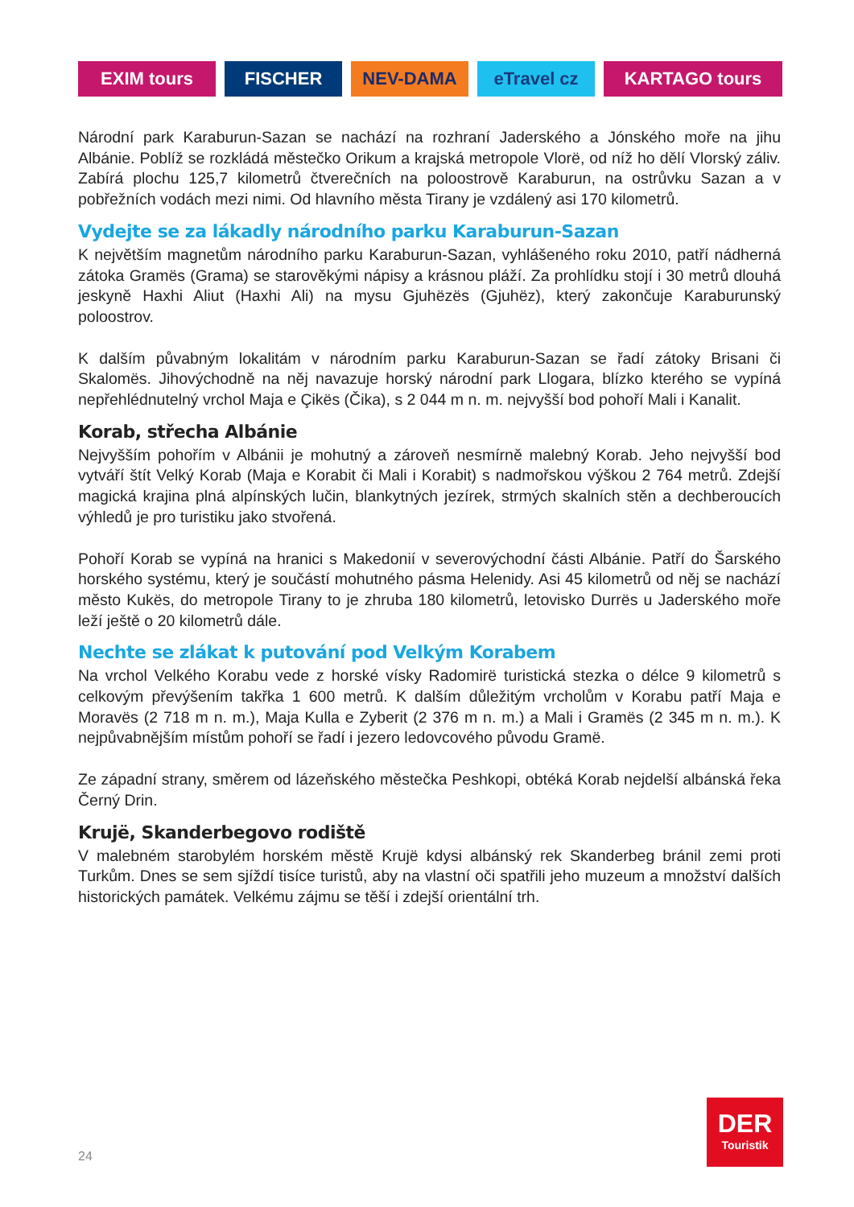EXIM tours FISCHER NEV-DAMA eTravel cz KARTAGO tours
Národní park Karaburun-Sazan se nachází na rozhraní Jaderského a Jónského moře na jihu Albánie. Poblíž se rozkládá městečko Orikum a krajská metropole Vlorë, od níž ho dělí Vlorský záliv. Zabírá plochu 125,7 kilometrů čtverečních na poloostrově Karaburun, na ostrůvku Sazan a v pobřežních vodách mezi nimi. Od hlavního města Tirany je vzdálený asi 170 kilometrů.
Vydejte se za lákadly národního parku Karaburun-Sazan
K největším magnetům národního parku Karaburun-Sazan, vyhlášeného roku 2010, patří nádherná zátoka Gramës (Grama) se starověkými nápisy a krásnou pláží. Za prohlídku stojí i 30 metrů dlouhá jeskyně Haxhi Aliut (Haxhi Ali) na mysu Gjuhëzës (Gjuhëz), který zakončuje Karaburunský poloostrov.
K dalším půvabným lokalitám v národním parku Karaburun-Sazan se řadí zátoky Brisani či Skalomës. Jihovýchodně na něj navazuje horský národní park Llogara, blízko kterého se vypíná nepřehlédnutelný vrchol Maja e Çikës (Čika), s 2 044 m n. m. nejvyšší bod pohoří Mali i Kanalit.
Korab, střecha Albánie
Nejvyšším pohořím v Albánii je mohutný a zároveň nesmírně malebný Korab. Jeho nejvyšší bod vytváří štít Velký Korab (Maja e Korabit či Mali i Korabit) s nadmořskou výškou 2 764 metrů. Zdejší magická krajina plná alpínských lučin, blankytných jezírek, strmých skalních stěn a dechberoucích výhledů je pro turistiku jako stvořená.
Pohoří Korab se vypíná na hranici s Makedonií v severovýchodní části Albánie. Patří do Šarského horského systému, který je součástí mohutného pásma Helenidy. Asi 45 kilometrů od něj se nachází město Kukës, do metropole Tirany to je zhruba 180 kilometrů, letovisko Durrës u Jaderského moře leží ještě o 20 kilometrů dále.
Nechte se zlákat k putování pod Velkým Korabem
Na vrchol Velkého Korabu vede z horské vísky Radomirë turistická stezka o délce 9 kilometrů s celkovým převýšením takřka 1 600 metrů. K dalším důležitým vrcholům v Korabu patří Maja e Moravës (2 718 m n. m.), Maja Kulla e Zyberit (2 376 m n. m.) a Mali i Gramës (2 345 m n. m.). K nejpůvabnějším místům pohoří se řadí i jezero ledovcového původu Gramë.
Ze západní strany, směrem od lázeňského městečka Peshkopi, obtéká Korab nejdelší albánská řeka Černý Drin.
Krujë, Skanderbegovo rodiště
V malebném starobylém horském městě Krujë kdysi albánský rek Skanderbeg bránil zemi proti Turkům. Dnes se sem sjíždí tisíce turistů, aby na vlastní oči spatřili jeho muzeum a množství dalších historických památek. Velkému zájmu se těší i zdejší orientální trh.
DER
Touristik
24